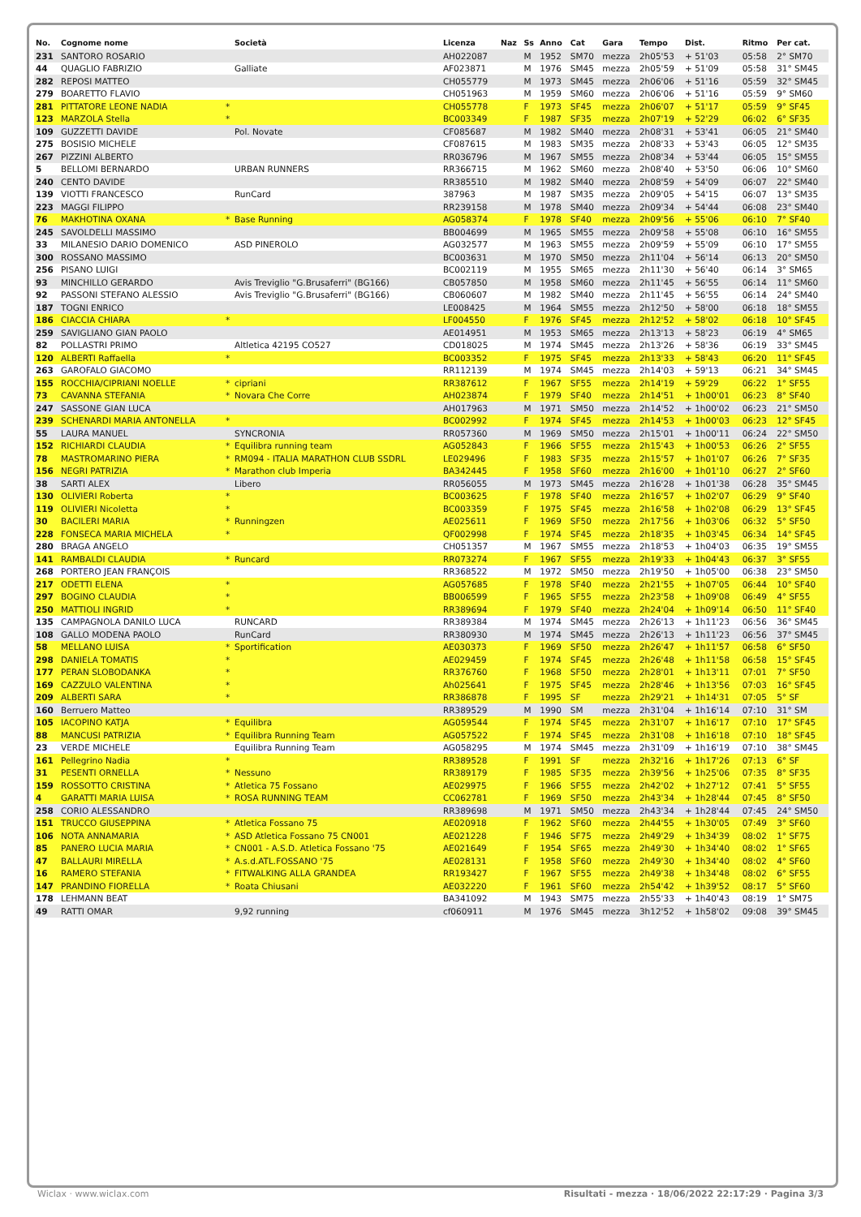| No. | Cognome nome | | Società | Licenza | Naz | Ss | Anno | Cat | Gara | Tempo | Dist. | Ritmo | Per cat. |
| --- | --- | --- | --- | --- | --- | --- | --- | --- | --- | --- | --- | --- | --- |
| 231 | SANTORO ROSARIO | | | AH022087 | | M | 1952 | SM70 | mezza | 2h05'53 | + 51'03 | 05:58 | 2° SM70 |
| 44 | QUAGLIO FABRIZIO | | Galliate | AF023871 | | M | 1976 | SM45 | mezza | 2h05'59 | + 51'09 | 05:58 | 31° SM45 |
| 282 | REPOSI MATTEO | | | CH055779 | | M | 1973 | SM45 | mezza | 2h06'06 | + 51'16 | 05:59 | 32° SM45 |
| 279 | BOARETTO FLAVIO | | | CH051963 | | M | 1959 | SM60 | mezza | 2h06'06 | + 51'16 | 05:59 | 9° SM60 |
| 281 | PITTATORE LEONE NADIA | * | | CH055778 | | F | 1973 | SF45 | mezza | 2h06'07 | + 51'17 | 05:59 | 9° SF45 |
| 123 | MARZOLA Stella | * | | BC003349 | | F | 1987 | SF35 | mezza | 2h07'19 | + 52'29 | 06:02 | 6° SF35 |
| 109 | GUZZETTI DAVIDE | | Pol. Novate | CF085687 | | M | 1982 | SM40 | mezza | 2h08'31 | + 53'41 | 06:05 | 21° SM40 |
| 275 | BOSISIO MICHELE | | | CF087615 | | M | 1983 | SM35 | mezza | 2h08'33 | + 53'43 | 06:05 | 12° SM35 |
| 267 | PIZZINI ALBERTO | | | RR036796 | | M | 1967 | SM55 | mezza | 2h08'34 | + 53'44 | 06:05 | 15° SM55 |
| 5 | BELLOMI BERNARDO | | URBAN RUNNERS | RR366715 | | M | 1962 | SM60 | mezza | 2h08'40 | + 53'50 | 06:06 | 10° SM60 |
| 240 | CENTO DAVIDE | | | RR385510 | | M | 1982 | SM40 | mezza | 2h08'59 | + 54'09 | 06:07 | 22° SM40 |
| 139 | VIOTTI FRANCESCO | | RunCard | 387963 | | M | 1987 | SM35 | mezza | 2h09'05 | + 54'15 | 06:07 | 13° SM35 |
| 223 | MAGGI FILIPPO | | | RR239158 | | M | 1978 | SM40 | mezza | 2h09'34 | + 54'44 | 06:08 | 23° SM40 |
| 76 | MAKHOTINA OXANA | * | Base Running | AG058374 | | F | 1978 | SF40 | mezza | 2h09'56 | + 55'06 | 06:10 | 7° SF40 |
| 245 | SAVOLDELLI MASSIMO | | | BB004699 | | M | 1965 | SM55 | mezza | 2h09'58 | + 55'08 | 06:10 | 16° SM55 |
| 33 | MILANESIO DARIO DOMENICO | | ASD PINEROLO | AG032577 | | M | 1963 | SM55 | mezza | 2h09'59 | + 55'09 | 06:10 | 17° SM55 |
| 300 | ROSSANO MASSIMO | | | BC003631 | | M | 1970 | SM50 | mezza | 2h11'04 | + 56'14 | 06:13 | 20° SM50 |
| 256 | PISANO LUIGI | | | BC002119 | | M | 1955 | SM65 | mezza | 2h11'30 | + 56'40 | 06:14 | 3° SM65 |
| 93 | MINCHILLO GERARDO | | Avis Treviglio "G.Brusaferri" (BG166) | CB057850 | | M | 1958 | SM60 | mezza | 2h11'45 | + 56'55 | 06:14 | 11° SM60 |
| 92 | PASSONI STEFANO ALESSIO | | Avis Treviglio "G.Brusaferri" (BG166) | CB060607 | | M | 1982 | SM40 | mezza | 2h11'45 | + 56'55 | 06:14 | 24° SM40 |
| 187 | TOGNI ENRICO | | | LE008425 | | M | 1964 | SM55 | mezza | 2h12'50 | + 58'00 | 06:18 | 18° SM55 |
| 186 | CIACCIA CHIARA | * | | LF004550 | | F | 1976 | SF45 | mezza | 2h12'52 | + 58'02 | 06:18 | 10° SF45 |
| 259 | SAVIGLIANO GIAN PAOLO | | | AE014951 | | M | 1953 | SM65 | mezza | 2h13'13 | + 58'23 | 06:19 | 4° SM65 |
| 82 | POLLASTRI PRIMO | | Altletica 42195 CO527 | CD018025 | | M | 1974 | SM45 | mezza | 2h13'26 | + 58'36 | 06:19 | 33° SM45 |
| 120 | ALBERTI Raffaella | * | | BC003352 | | F | 1975 | SF45 | mezza | 2h13'33 | + 58'43 | 06:20 | 11° SF45 |
| 263 | GAROFALO GIACOMO | | | RR112139 | | M | 1974 | SM45 | mezza | 2h14'03 | + 59'13 | 06:21 | 34° SM45 |
| 155 | ROCCHIA/CIPRIANI NOELLE | * | cipriani | RR387612 | | F | 1967 | SF55 | mezza | 2h14'19 | + 59'29 | 06:22 | 1° SF55 |
| 73 | CAVANNA STEFANIA | * | Novara Che Corre | AH023874 | | F | 1979 | SF40 | mezza | 2h14'51 | + 1h00'01 | 06:23 | 8° SF40 |
| 247 | SASSONE GIAN LUCA | | | AH017963 | | M | 1971 | SM50 | mezza | 2h14'52 | + 1h00'02 | 06:23 | 21° SM50 |
| 239 | SCHENARDI MARIA ANTONELLA | * | | BC002992 | | F | 1974 | SF45 | mezza | 2h14'53 | + 1h00'03 | 06:23 | 12° SF45 |
| 55 | LAURA MANUEL | | SYNCRONIA | RR057360 | | M | 1969 | SM50 | mezza | 2h15'01 | + 1h00'11 | 06:24 | 22° SM50 |
| 152 | RICHIARDI CLAUDIA | * | Equilibra running team | AG052843 | | F | 1966 | SF55 | mezza | 2h15'43 | + 1h00'53 | 06:26 | 2° SF55 |
| 78 | MASTROMARINO PIERA | * | RM094 - ITALIA MARATHON CLUB SSDRL | LE029496 | | F | 1983 | SF35 | mezza | 2h15'57 | + 1h01'07 | 06:26 | 7° SF35 |
| 156 | NEGRI PATRIZIA | * | Marathon club Imperia | BA342445 | | F | 1958 | SF60 | mezza | 2h16'00 | + 1h01'10 | 06:27 | 2° SF60 |
| 38 | SARTI ALEX | | Libero | RR056055 | | M | 1973 | SM45 | mezza | 2h16'28 | + 1h01'38 | 06:28 | 35° SM45 |
| 130 | OLIVIERI Roberta | * | | BC003625 | | F | 1978 | SF40 | mezza | 2h16'57 | + 1h02'07 | 06:29 | 9° SF40 |
| 119 | OLIVIERI Nicoletta | * | | BC003359 | | F | 1975 | SF45 | mezza | 2h16'58 | + 1h02'08 | 06:29 | 13° SF45 |
| 30 | BACILERI MARIA | * | Runningzen | AE025611 | | F | 1969 | SF50 | mezza | 2h17'56 | + 1h03'06 | 06:32 | 5° SF50 |
| 228 | FONSECA MARIA MICHELA | * | | QF002998 | | F | 1974 | SF45 | mezza | 2h18'35 | + 1h03'45 | 06:34 | 14° SF45 |
| 280 | BRAGA ANGELO | | | CH051357 | | M | 1967 | SM55 | mezza | 2h18'53 | + 1h04'03 | 06:35 | 19° SM55 |
| 141 | RAMBALDI CLAUDIA | * | Runcard | RR073274 | | F | 1967 | SF55 | mezza | 2h19'33 | + 1h04'43 | 06:37 | 3° SF55 |
| 268 | PORTERO JEAN FRANÇOIS | | | RR368522 | | M | 1972 | SM50 | mezza | 2h19'50 | + 1h05'00 | 06:38 | 23° SM50 |
| 217 | ODETTI ELENA | * | | AG057685 | | F | 1978 | SF40 | mezza | 2h21'55 | + 1h07'05 | 06:44 | 10° SF40 |
| 297 | BOGINO CLAUDIA | * | | BB006599 | | F | 1965 | SF55 | mezza | 2h23'58 | + 1h09'08 | 06:49 | 4° SF55 |
| 250 | MATTIOLI INGRID | * | | RR389694 | | F | 1979 | SF40 | mezza | 2h24'04 | + 1h09'14 | 06:50 | 11° SF40 |
| 135 | CAMPAGNOLA DANILO LUCA | | RUNCARD | RR389384 | | M | 1974 | SM45 | mezza | 2h26'13 | + 1h11'23 | 06:56 | 36° SM45 |
| 108 | GALLO MODENA PAOLO | | RunCard | RR380930 | | M | 1974 | SM45 | mezza | 2h26'13 | + 1h11'23 | 06:56 | 37° SM45 |
| 58 | MELLANO LUISA | * | Sportification | AE030373 | | F | 1969 | SF50 | mezza | 2h26'47 | + 1h11'57 | 06:58 | 6° SF50 |
| 298 | DANIELA TOMATIS | * | | AE029459 | | F | 1974 | SF45 | mezza | 2h26'48 | + 1h11'58 | 06:58 | 15° SF45 |
| 177 | PERAN SLOBODANKA | * | | RR376760 | | F | 1968 | SF50 | mezza | 2h28'01 | + 1h13'11 | 07:01 | 7° SF50 |
| 169 | CAZZULO VALENTINA | * | | Ah025641 | | F | 1975 | SF45 | mezza | 2h28'46 | + 1h13'56 | 07:03 | 16° SF45 |
| 209 | ALBERTI SARA | * | | RR386878 | | F | 1995 | SF | mezza | 2h29'21 | + 1h14'31 | 07:05 | 5° SF |
| 160 | Berruero Matteo | | | RR389529 | | M | 1990 | SM | mezza | 2h31'04 | + 1h16'14 | 07:10 | 31° SM |
| 105 | IACOPINO KATJA | * | Equilibra | AG059544 | | F | 1974 | SF45 | mezza | 2h31'07 | + 1h16'17 | 07:10 | 17° SF45 |
| 88 | MANCUSI PATRIZIA | * | Equilibra Running Team | AG057522 | | F | 1974 | SF45 | mezza | 2h31'08 | + 1h16'18 | 07:10 | 18° SF45 |
| 23 | VERDE MICHELE | | Equilibra Running Team | AG058295 | | M | 1974 | SM45 | mezza | 2h31'09 | + 1h16'19 | 07:10 | 38° SM45 |
| 161 | Pellegrino Nadia | * | | RR389528 | | F | 1991 | SF | mezza | 2h32'16 | + 1h17'26 | 07:13 | 6° SF |
| 31 | PESENTI ORNELLA | * | Nessuno | RR389179 | | F | 1985 | SF35 | mezza | 2h39'56 | + 1h25'06 | 07:35 | 8° SF35 |
| 159 | ROSSOTTO CRISTINA | * | Atletica 75 Fossano | AE029975 | | F | 1966 | SF55 | mezza | 2h42'02 | + 1h27'12 | 07:41 | 5° SF55 |
| 4 | GARATTI MARIA LUISA | * | ROSA RUNNING TEAM | CC062781 | | F | 1969 | SF50 | mezza | 2h43'34 | + 1h28'44 | 07:45 | 8° SF50 |
| 258 | CORIO ALESSANDRO | | | RR389698 | | M | 1971 | SM50 | mezza | 2h43'34 | + 1h28'44 | 07:45 | 24° SM50 |
| 151 | TRUCCO GIUSEPPINA | * | Atletica Fossano 75 | AE020918 | | F | 1962 | SF60 | mezza | 2h44'55 | + 1h30'05 | 07:49 | 3° SF60 |
| 106 | NOTA ANNAMARIA | * | ASD Atletica Fossano 75 CN001 | AE021228 | | F | 1946 | SF75 | mezza | 2h49'29 | + 1h34'39 | 08:02 | 1° SF75 |
| 85 | PANERO LUCIA MARIA | * | CN001 - A.S.D. Atletica Fossano '75 | AE021649 | | F | 1954 | SF65 | mezza | 2h49'30 | + 1h34'40 | 08:02 | 1° SF65 |
| 47 | BALLAURI MIRELLA | * | A.s.d.ATL.FOSSANO '75 | AE028131 | | F | 1958 | SF60 | mezza | 2h49'30 | + 1h34'40 | 08:02 | 4° SF60 |
| 16 | RAMERO STEFANIA | * | FITWALKING ALLA GRANDEA | RR193427 | | F | 1967 | SF55 | mezza | 2h49'38 | + 1h34'48 | 08:02 | 6° SF55 |
| 147 | PRANDINO FIORELLA | * | Roata Chiusani | AE032220 | | F | 1961 | SF60 | mezza | 2h54'42 | + 1h39'52 | 08:17 | 5° SF60 |
| 178 | LEHMANN BEAT | | | BA341092 | | M | 1943 | SM75 | mezza | 2h55'33 | + 1h40'43 | 08:19 | 1° SM75 |
| 49 | RATTI OMAR | | 9,92 running | cf060911 | | M | 1976 | SM45 | mezza | 3h12'52 | + 1h58'02 | 09:08 | 39° SM45 |
Wiclax · www.wiclax.com Risultati - mezza · 18/06/2022 22:17:29 · Pagina 3/3